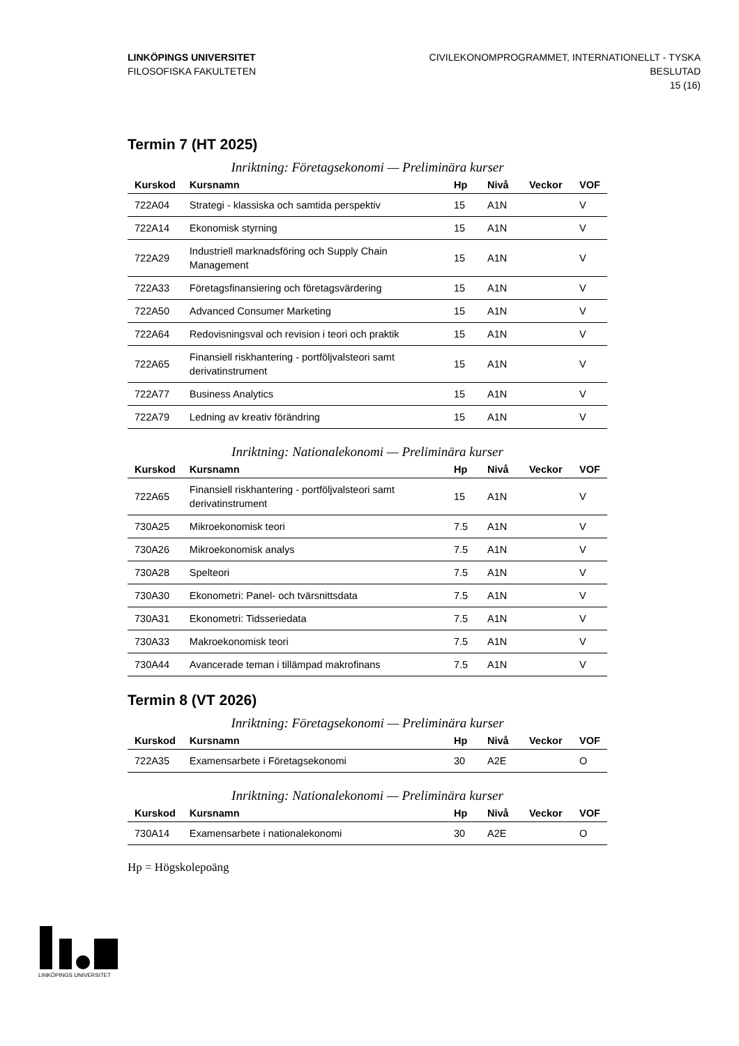LINKÖPINGS UNIVERSITET
FILOSOFISKA FAKULTETEN
CIVILEKONOMPROGRAMMET, INTERNATIONELLT - TYSKA
BESLUTAD
15 (16)
Termin 7 (HT 2025)
Inriktning: Företagsekonomi — Preliminära kurser
| Kurskod | Kursnamn | Hp | Nivå | Veckor | VOF |
| --- | --- | --- | --- | --- | --- |
| 722A04 | Strategi - klassiska och samtida perspektiv | 15 | A1N | | V |
| 722A14 | Ekonomisk styrning | 15 | A1N | | V |
| 722A29 | Industriell marknadsföring och Supply Chain Management | 15 | A1N | | V |
| 722A33 | Företagsfinansiering och företagsvärdering | 15 | A1N | | V |
| 722A50 | Advanced Consumer Marketing | 15 | A1N | | V |
| 722A64 | Redovisningsval och revision i teori och praktik | 15 | A1N | | V |
| 722A65 | Finansiell riskhantering - portföljvalsteori samt derivatinstrument | 15 | A1N | | V |
| 722A77 | Business Analytics | 15 | A1N | | V |
| 722A79 | Ledning av kreativ förändring | 15 | A1N | | V |
Inriktning: Nationalekonomi — Preliminära kurser
| Kurskod | Kursnamn | Hp | Nivå | Veckor | VOF |
| --- | --- | --- | --- | --- | --- |
| 722A65 | Finansiell riskhantering - portföljvalsteori samt derivatinstrument | 15 | A1N | | V |
| 730A25 | Mikroekonomisk teori | 7.5 | A1N | | V |
| 730A26 | Mikroekonomisk analys | 7.5 | A1N | | V |
| 730A28 | Spelteori | 7.5 | A1N | | V |
| 730A30 | Ekonometri: Panel- och tvärsnittsdata | 7.5 | A1N | | V |
| 730A31 | Ekonometri: Tidsseriedata | 7.5 | A1N | | V |
| 730A33 | Makroekonomisk teori | 7.5 | A1N | | V |
| 730A44 | Avancerade teman i tillämpad makrofinans | 7.5 | A1N | | V |
Termin 8 (VT 2026)
Inriktning: Företagsekonomi — Preliminära kurser
| Kurskod | Kursnamn | Hp | Nivå | Veckor | VOF |
| --- | --- | --- | --- | --- | --- |
| 722A35 | Examensarbete i Företagsekonomi | 30 | A2E | | O |
Inriktning: Nationalekonomi — Preliminära kurser
| Kurskod | Kursnamn | Hp | Nivå | Veckor | VOF |
| --- | --- | --- | --- | --- | --- |
| 730A14 | Examensarbete i nationalekonomi | 30 | A2E | | O |
Hp = Högskolepoäng
LINKÖPINGS UNIVERSITET